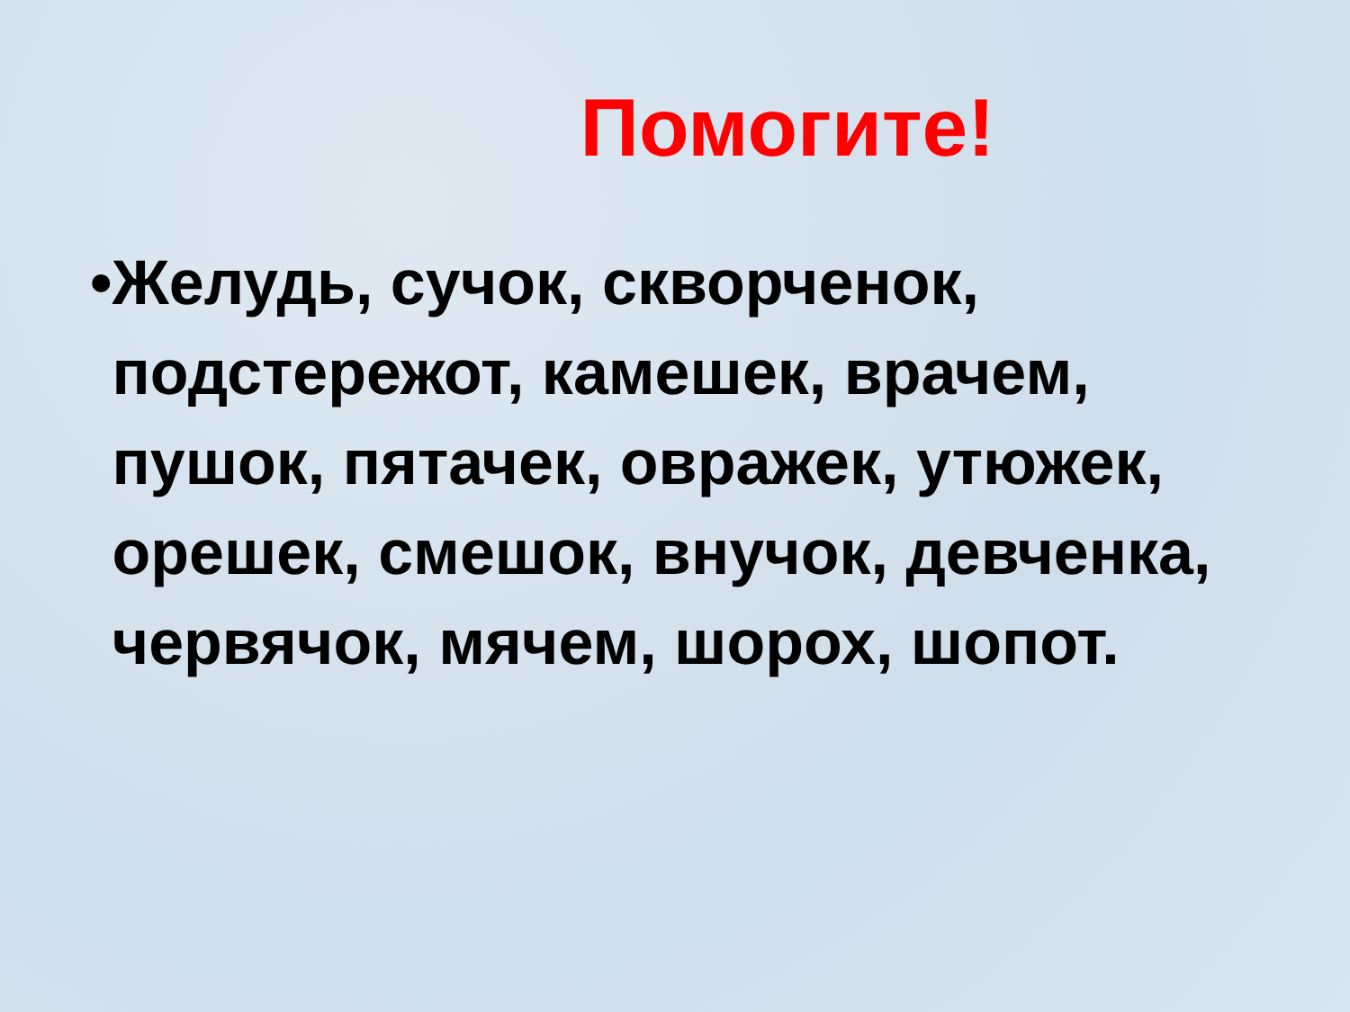Помогите!
• Желудь, сучок, скворченок, подстережот, камешек, врачем, пушок, пятачек, овражек, утюжек, орешек, смешок, внучок, девченка, червячок, мячем, шорох, шопот.